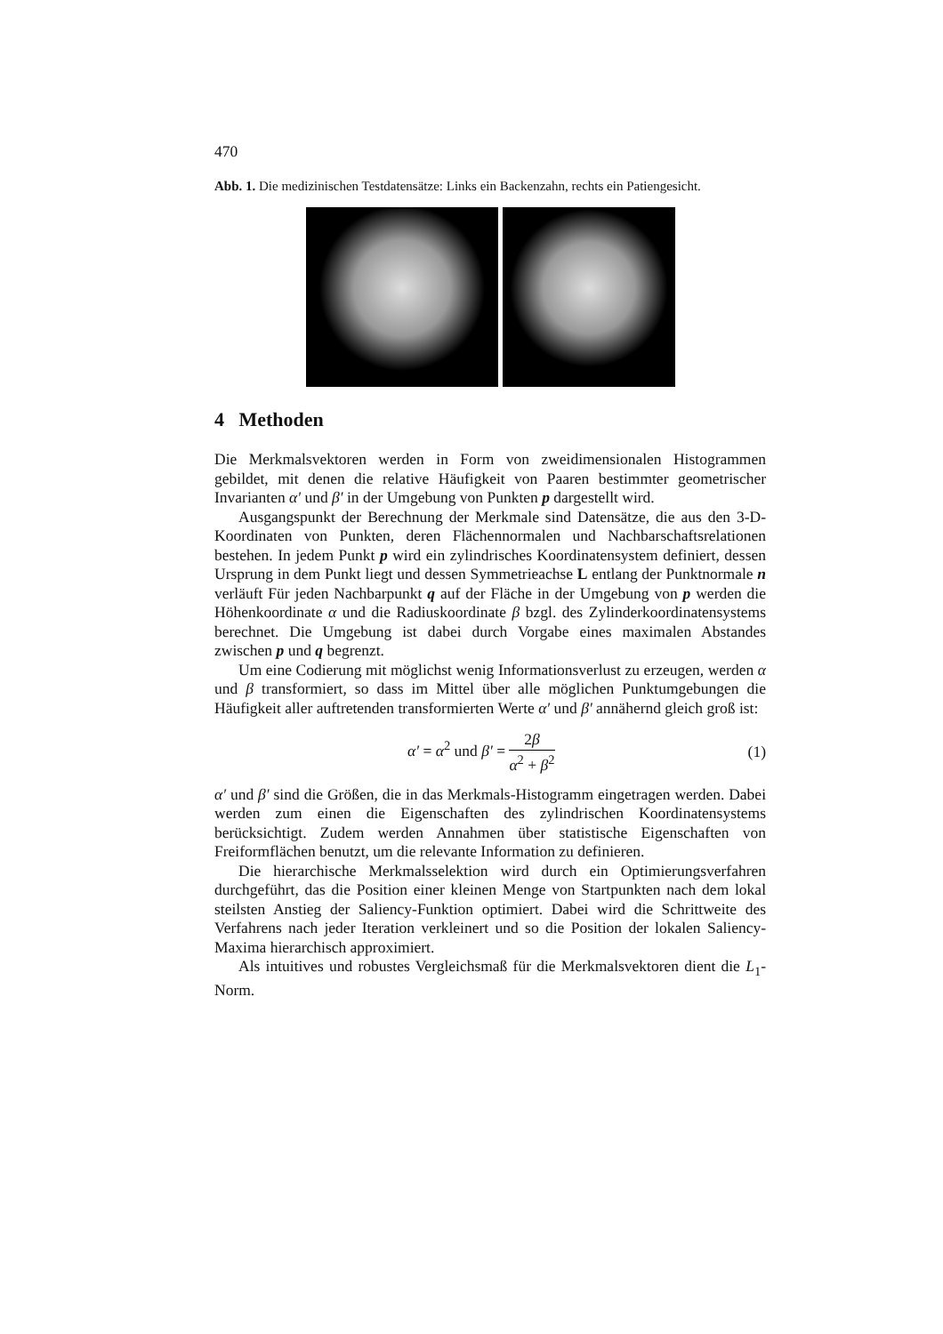470
Abb. 1. Die medizinischen Testdatensätze: Links ein Backenzahn, rechts ein Patiengesicht.
4 Methoden
Die Merkmalsvektoren werden in Form von zweidimensionalen Histogrammen gebildet, mit denen die relative Häufigkeit von Paaren bestimmter geometrischer Invarianten α′ und β′ in der Umgebung von Punkten p dargestellt wird.
Ausgangspunkt der Berechnung der Merkmale sind Datensätze, die aus den 3-D-Koordinaten von Punkten, deren Flächennormalen und Nachbarschaftsrelationen bestehen. In jedem Punkt p wird ein zylindrisches Koordinatensystem definiert, dessen Ursprung in dem Punkt liegt und dessen Symmetrieachse L entlang der Punktnormale n verläuft Für jeden Nachbarpunkt q auf der Fläche in der Umgebung von p werden die Höhenkoordinate α und die Radiuskoordinate β bzgl. des Zylinderkoordinatensystems berechnet. Die Umgebung ist dabei durch Vorgabe eines maximalen Abstandes zwischen p und q begrenzt.
Um eine Codierung mit möglichst wenig Informationsverlust zu erzeugen, werden α und β transformiert, so dass im Mittel über alle möglichen Punktumgebungen die Häufigkeit aller auftretenden transformierten Werte α′ und β′ annähernd gleich groß ist:
α′ = α<sup>2</sup> und β′ = 2β α<sup>2</sup> + β<sup>2</sup> (1)
α′ und β′ sind die Größen, die in das Merkmals-Histogramm eingetragen werden. Dabei werden zum einen die Eigenschaften des zylindrischen Koordinatensystems berücksichtigt. Zudem werden Annahmen über statistische Eigenschaften von Freiformflächen benutzt, um die relevante Information zu definieren.
Die hierarchische Merkmalsselektion wird durch ein Optimierungsverfahren durchgeführt, das die Position einer kleinen Menge von Startpunkten nach dem lokal steilsten Anstieg der Saliency-Funktion optimiert. Dabei wird die Schrittweite des Verfahrens nach jeder Iteration verkleinert und so die Position der lokalen Saliency-Maxima hierarchisch approximiert.
Als intuitives und robustes Vergleichsmaß für die Merkmalsvektoren dient die L<sub>1</sub>-Norm.